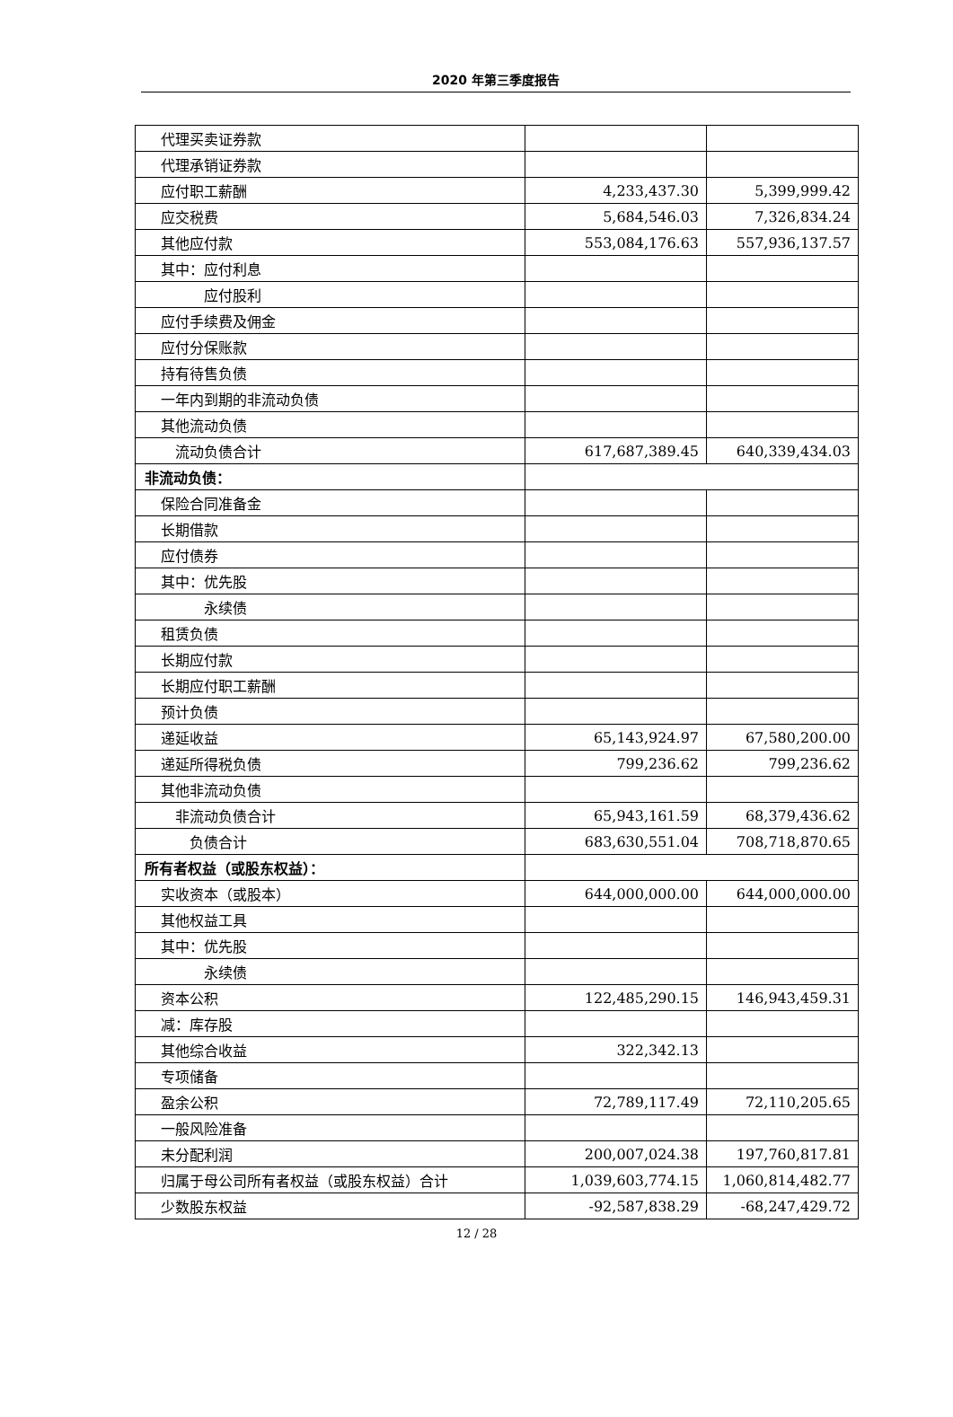2020 年第三季度报告
| 代理买卖证券款 | | |
| 代理承销证券款 | | |
| 应付职工薪酬 | 4,233,437.30 | 5,399,999.42 |
| 应交税费 | 5,684,546.03 | 7,326,834.24 |
| 其他应付款 | 553,084,176.63 | 557,936,137.57 |
| 其中：应付利息 | | |
| 应付股利 | | |
| 应付手续费及佣金 | | |
| 应付分保账款 | | |
| 持有待售负债 | | |
| 一年内到期的非流动负债 | | |
| 其他流动负债 | | |
| 流动负债合计 | 617,687,389.45 | 640,339,434.03 |
| 非流动负债： | | |
| 保险合同准备金 | | |
| 长期借款 | | |
| 应付债券 | | |
| 其中：优先股 | | |
| 永续债 | | |
| 租赁负债 | | |
| 长期应付款 | | |
| 长期应付职工薪酬 | | |
| 预计负债 | | |
| 递延收益 | 65,143,924.97 | 67,580,200.00 |
| 递延所得税负债 | 799,236.62 | 799,236.62 |
| 其他非流动负债 | | |
| 非流动负债合计 | 65,943,161.59 | 68,379,436.62 |
| 负债合计 | 683,630,551.04 | 708,718,870.65 |
| 所有者权益（或股东权益）： | | |
| 实收资本（或股本） | 644,000,000.00 | 644,000,000.00 |
| 其他权益工具 | | |
| 其中：优先股 | | |
| 永续债 | | |
| 资本公积 | 122,485,290.15 | 146,943,459.31 |
| 减：库存股 | | |
| 其他综合收益 | 322,342.13 | |
| 专项储备 | | |
| 盈余公积 | 72,789,117.49 | 72,110,205.65 |
| 一般风险准备 | | |
| 未分配利润 | 200,007,024.38 | 197,760,817.81 |
| 归属于母公司所有者权益（或股东权益）合计 | 1,039,603,774.15 | 1,060,814,482.77 |
| 少数股东权益 | -92,587,838.29 | -68,247,429.72 |
12 / 28